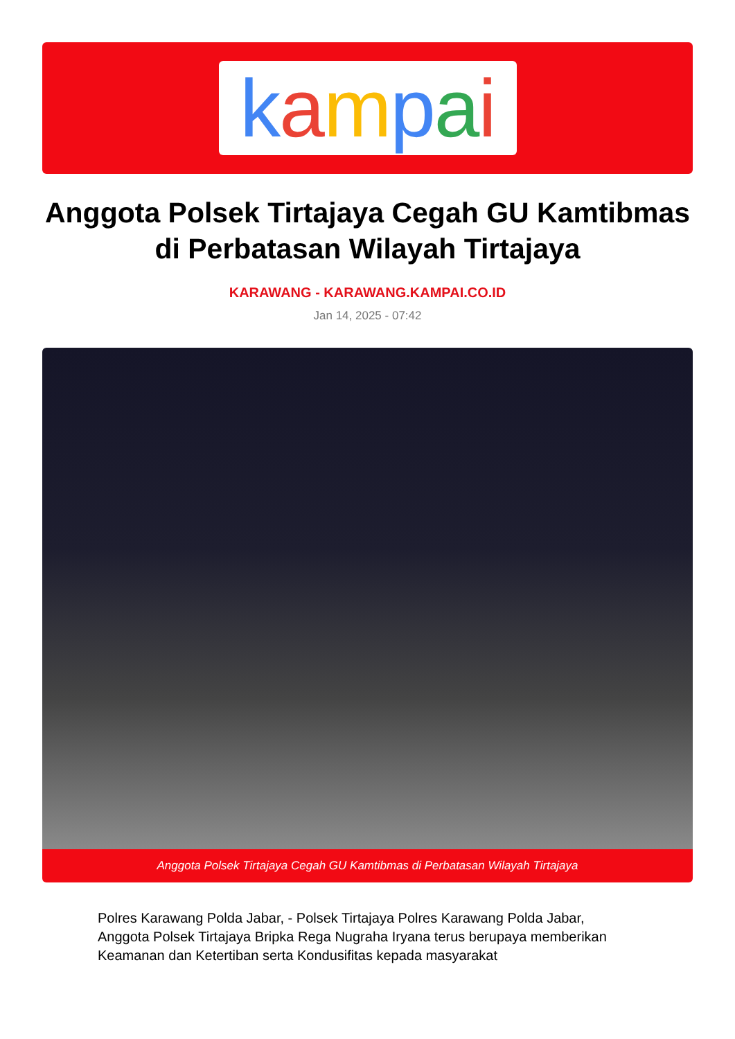kampai
Anggota Polsek Tirtajaya Cegah GU Kamtibmas di Perbatasan Wilayah Tirtajaya
KARAWANG - KARAWANG.KAMPAI.CO.ID
Jan 14, 2025 - 07:42
Anggota Polsek Tirtajaya Cegah GU Kamtibmas di Perbatasan Wilayah Tirtajaya
Polres Karawang Polda Jabar, - Polsek Tirtajaya Polres Karawang Polda Jabar, Anggota Polsek Tirtajaya Bripka Rega Nugraha Iryana terus berupaya memberikan Keamanan dan Ketertiban serta Kondusifitas kepada masyarakat